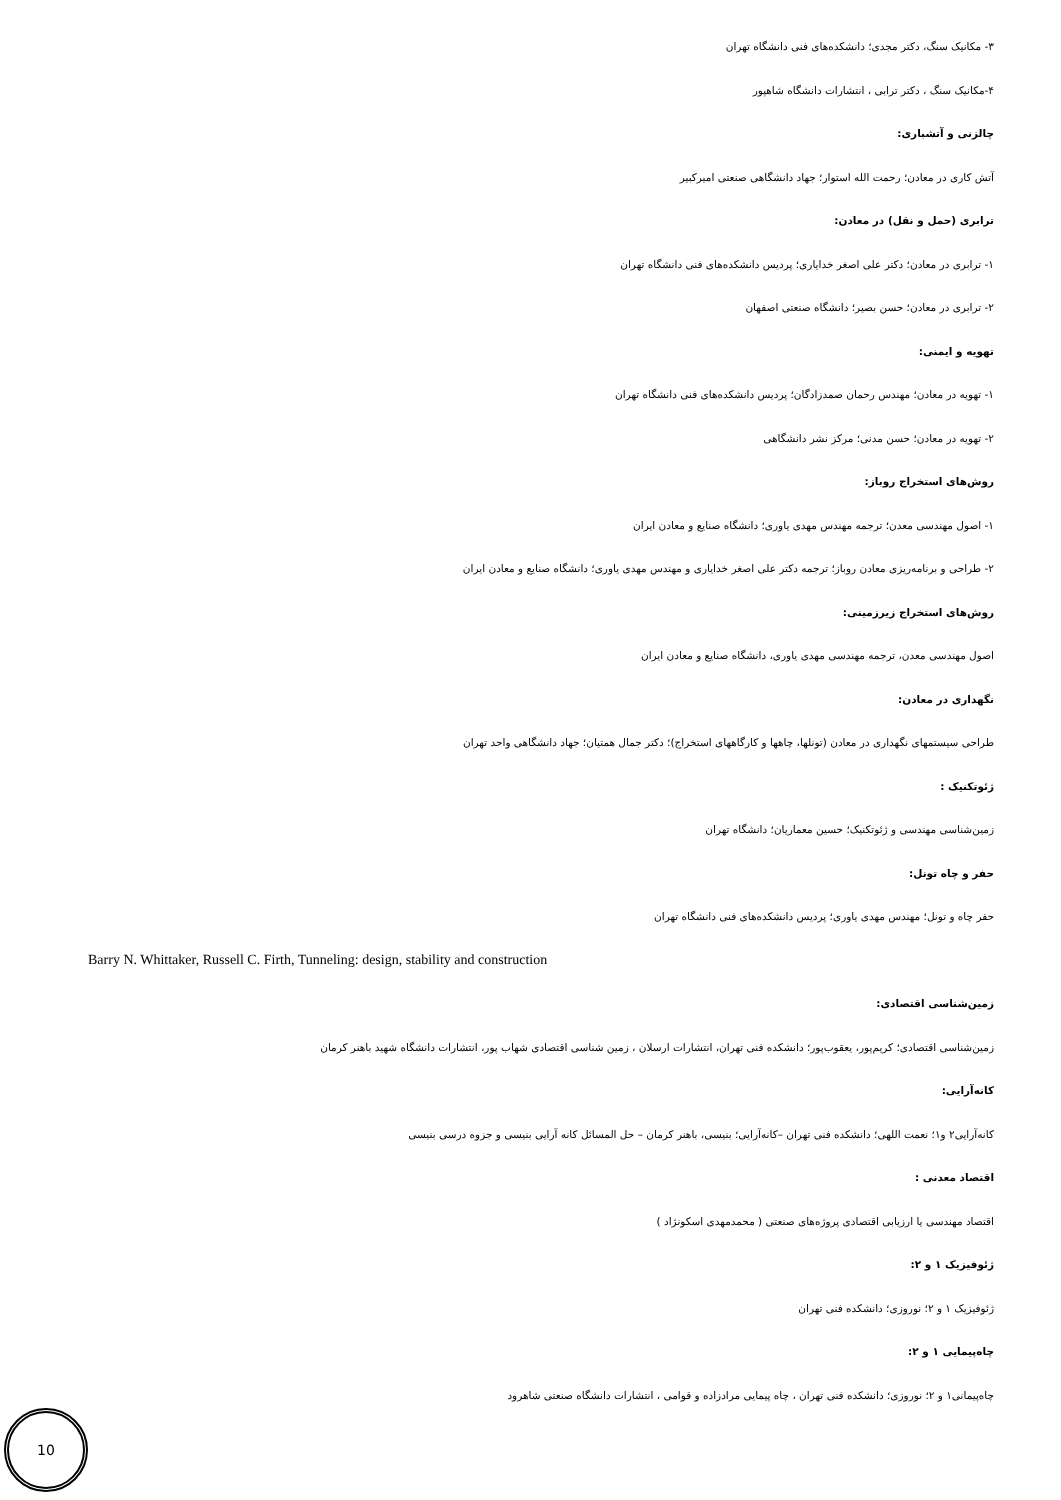۳- مکانیک سنگ، دکتر مجدی؛ دانشکده‌های فنی دانشگاه تهران
۴-مکانیک سنگ ، دکتر ترابی ، انتشارات دانشگاه شاهپور
چالزنی و آتشباری:
آتش کاری در معادن؛ رحمت الله استوار؛ جهاد دانشگاهی صنعتی امیرکبیر
ترابری (حمل و نقل) در معادن:
۱- ترابری در معادن؛ دکتر علی اصغر خدایاری؛ پردیس دانشکده‌های فنی دانشگاه تهران
۲- ترابری در معادن؛ حسن بصیر؛ دانشگاه صنعتی اصفهان
تهویه و ایمنی:
۱- تهویه در معادن؛ مهندس رحمان صمدزادگان؛ پردیس دانشکده‌های فنی دانشگاه تهران
۲- تهویه در معادن؛ حسن مدنی؛ مرکز نشر دانشگاهی
روش‌های استخراج روباز:
۱- اصول مهندسی معدن؛ ترجمه مهندس مهدی یاوری؛ دانشگاه صنایع و معادن ایران
۲- طراحی و برنامه‌ریزی معادن روباز؛ ترجمه دکتر علی اصغر خدایاری و مهندس مهدی یاوری؛ دانشگاه صنایع و معادن ایران
روش‌های استخراج زیرزمینی:
اصول مهندسی معدن، ترجمه مهندسی مهدی یاوری، دانشگاه صنایع و معادن ایران
نگهداری در معادن:
طراحی سیستمهای نگهداری در معادن (تونلها، چاهها و کارگاههای استخراج)؛ دکتر جمال همتیان؛ جهاد دانشگاهی واحد تهران
ژئوتکنیک :
زمین‌شناسی مهندسی و ژئوتکنیک؛ حسین معماریان؛ دانشگاه تهران
حفر و چاه تونل:
حفر چاه و تونل؛ مهندس مهدی یاوری؛ پردیس دانشکده‌های فنی دانشگاه تهران
Barry N. Whittaker, Russell C. Firth, Tunneling: design, stability and construction
زمین‌شناسی اقتصادی:
زمین‌شناسی اقتصادی؛ کریم‌پور، یعقوب‌پور؛ دانشکده فنی تهران، انتشارات ارسلان ، زمین شناسی اقتصادی شهاب پور، انتشارات دانشگاه شهید باهنر کرمان
کانه‌آرایی:
کانه‌آرایی۲ و۱؛ نعمت اللهی؛ دانشکده فنی تهران –کانه‌آرایی؛ بنیسی، باهنر کرمان – حل المسائل کانه آرایی بنیسی و جزوه درسی بنیسی
اقتصاد معدنی :
اقتصاد مهندسی یا ارزیابی اقتصادی پروژه‌های صنعتی ( محمدمهدی اسکونژاد )
ژئوفیزیک ۱ و ۲:
ژئوفیزیک ۱ و ۲؛ نوروزی؛ دانشکده فنی تهران
چاه‌پیمایی ۱ و ۲:
چاه‌پیمانی۱ و ۲؛ نوروزی؛ دانشکده فنی تهران ، چاه پیمایی مرادزاده و قوامی ، انتشارات دانشگاه صنعتی شاهرود
10